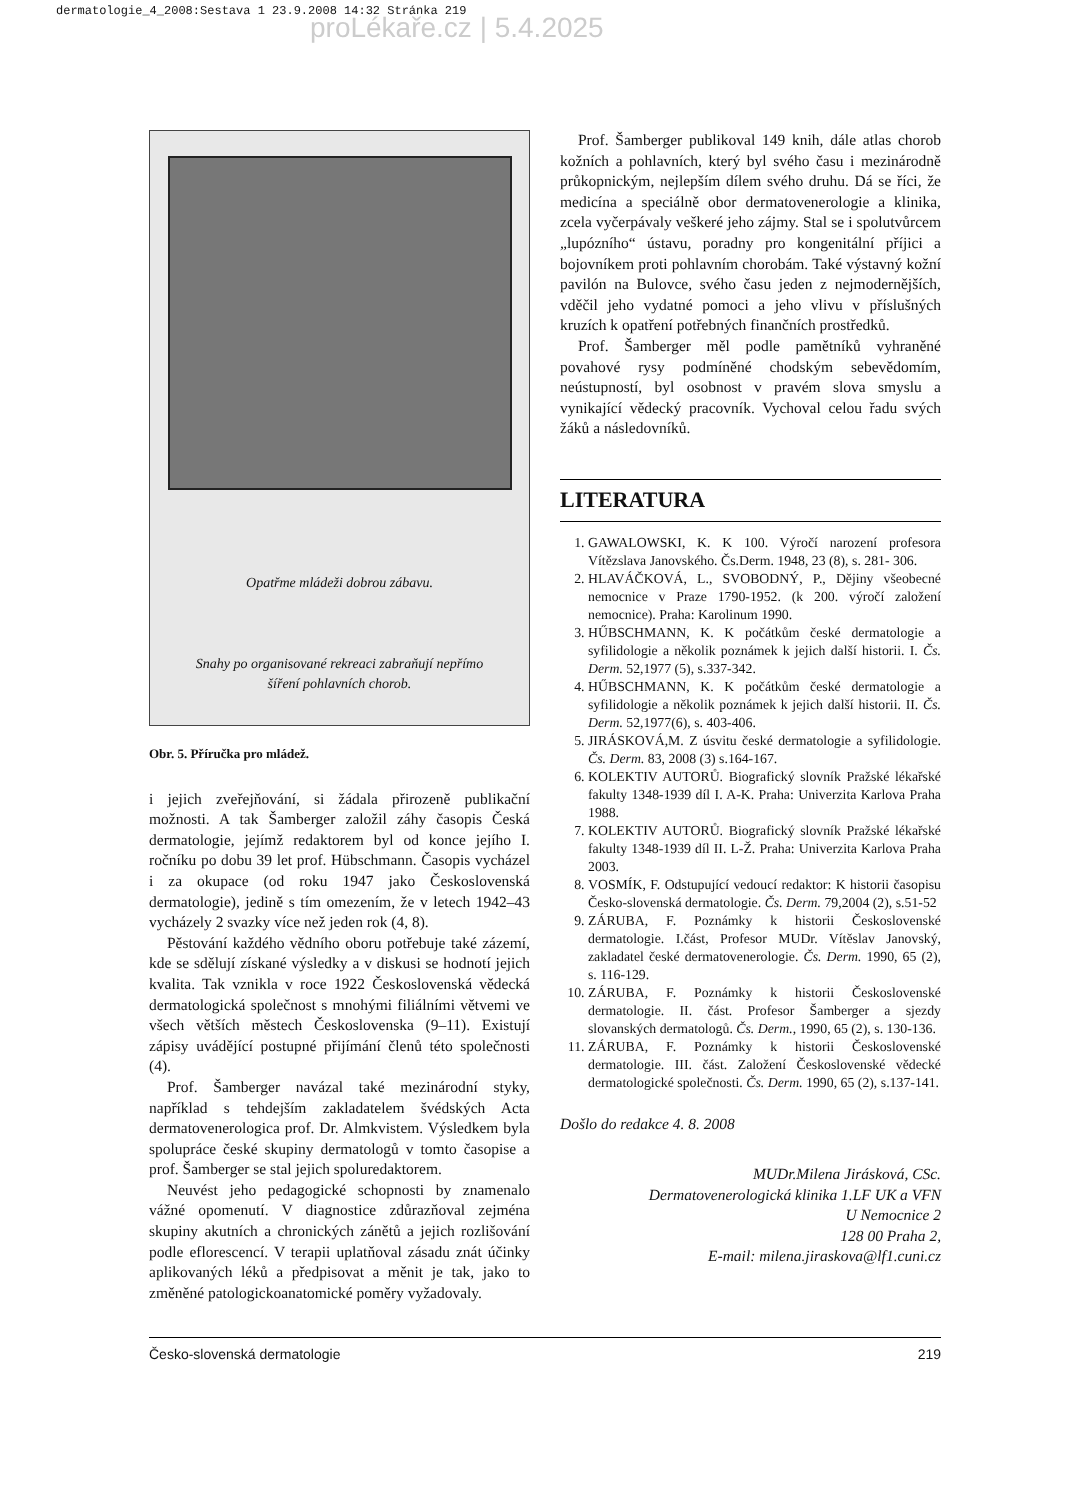dermatologie_4_2008:Sestava 1 23.9.2008 14:32 Stránka 219
proLékaře.cz | 5.4.2025
Opatřme mládeži dobrou zábavu.
Snahy po organisované rekreaci zabraňují nepřímo
šíření pohlavních chorob.
Obr. 5. Příručka pro mládež.
i jejich zveřejňování, si žádala přirozeně publikační možnosti. A tak Šamberger založil záhy časopis Česká dermatologie, jejímž redaktorem byl od konce jejího I. ročníku po dobu 39 let prof. Hübschmann. Časopis vycházel i za okupace (od roku 1947 jako Československá dermatologie), jedině s tím omezením, že v letech 1942–43 vycházely 2 svazky více než jeden rok (4, 8).
Pěstování každého vědního oboru potřebuje také zázemí, kde se sdělují získané výsledky a v diskusi se hodnotí jejich kvalita. Tak vznikla v roce 1922 Československá vědecká dermatologická společnost s mnohými filiálními větvemi ve všech větších městech Československa (9–11). Existují zápisy uvádějící postupné přijímání členů této společnosti (4).
Prof. Šamberger navázal také mezinárodní styky, například s tehdejším zakladatelem švédských Acta dermatovenerologica prof. Dr. Almkvistem. Výsledkem byla spolupráce české skupiny dermatologů v tomto časopise a prof. Šamberger se stal jejich spoluredaktorem.
Neuvést jeho pedagogické schopnosti by znamenalo vážné opomenutí. V diagnostice zdůrazňoval zejména skupiny akutních a chronických zánětů a jejich rozlišování podle eflorescencí. V terapii uplatňoval zásadu znát účinky aplikovaných léků a předpisovat a měnit je tak, jako to změněné patologickoanatomické poměry vyžadovaly.
Prof. Šamberger publikoval 149 knih, dále atlas chorob kožních a pohlavních, který byl svého času i mezinárodně průkopnickým, nejlepším dílem svého druhu. Dá se říci, že medicína a speciálně obor dermatovenerologie a klinika, zcela vyčerpávaly veškeré jeho zájmy. Stal se i spolutvůrcem „lupózního“ ústavu, poradny pro kongenitální příjici a bojovníkem proti pohlavním chorobám. Také výstavný kožní pavilón na Bulovce, svého času jeden z nejmodernějších, vděčil jeho vydatné pomoci a jeho vlivu v příslušných kruzích k opatření potřebných finančních prostředků.
Prof. Šamberger měl podle pamětníků vyhraněné povahové rysy podmíněné chodským sebevědomím, neústupností, byl osobnost v pravém slova smyslu a vynikající vědecký pracovník. Vychoval celou řadu svých žáků a následovníků.
LITERATURA
1. GAWALOWSKI, K. K 100. Výročí narození profesora Vítězslava Janovského. Čs.Derm. 1948, 23 (8), s. 281- 306.
2. HLAVÁČKOVÁ, L., SVOBODNÝ, P., Dějiny všeobecné nemocnice v Praze 1790-1952. (k 200. výročí založení nemocnice). Praha: Karolinum 1990.
3. HŰBSCHMANN, K. K počátkům české dermatologie a syfilidologie a několik poznámek k jejich další historii. I. Čs. Derm. 52,1977 (5), s.337-342.
4. HŰBSCHMANN, K. K počátkům české dermatologie a syfilidologie a několik poznámek k jejich další historii. II. Čs. Derm. 52,1977(6), s. 403-406.
5. JIRÁSKOVÁ,M. Z úsvitu české dermatologie a syfilidologie. Čs. Derm. 83, 2008 (3) s.164-167.
6. KOLEKTIV AUTORŮ. Biografický slovník Pražské lékařské fakulty 1348-1939 díl I. A-K. Praha: Univerzita Karlova Praha 1988.
7. KOLEKTIV AUTORŮ. Biografický slovník Pražské lékařské fakulty 1348-1939 díl II. L-Ž. Praha: Univerzita Karlova Praha 2003.
8. VOSMÍK, F. Odstupující vedoucí redaktor: K historii časopisu Česko-slovenská dermatologie. Čs. Derm. 79,2004 (2), s.51-52
9. ZÁRUBA, F. Poznámky k historii Československé dermatologie. I.část, Profesor MUDr. Vítěslav Janovský, zakladatel české dermatovenerologie. Čs. Derm. 1990, 65 (2), s. 116-129.
10. ZÁRUBA, F. Poznámky k historii Československé dermatologie. II. část. Profesor Šamberger a sjezdy slovanských dermatologů. Čs. Derm., 1990, 65 (2), s. 130-136.
11. ZÁRUBA, F. Poznámky k historii Československé dermatologie. III. část. Založení Československé vědecké dermatologické společnosti. Čs. Derm. 1990, 65 (2), s.137-141.
Došlo do redakce 4. 8. 2008
MUDr.Milena Jirásková, CSc.
Dermatovenerologická klinika 1.LF UK a VFN
U Nemocnice 2
128 00 Praha 2,
E-mail: milena.jiraskova@lf1.cuni.cz
Česko-slovenská dermatologie 219